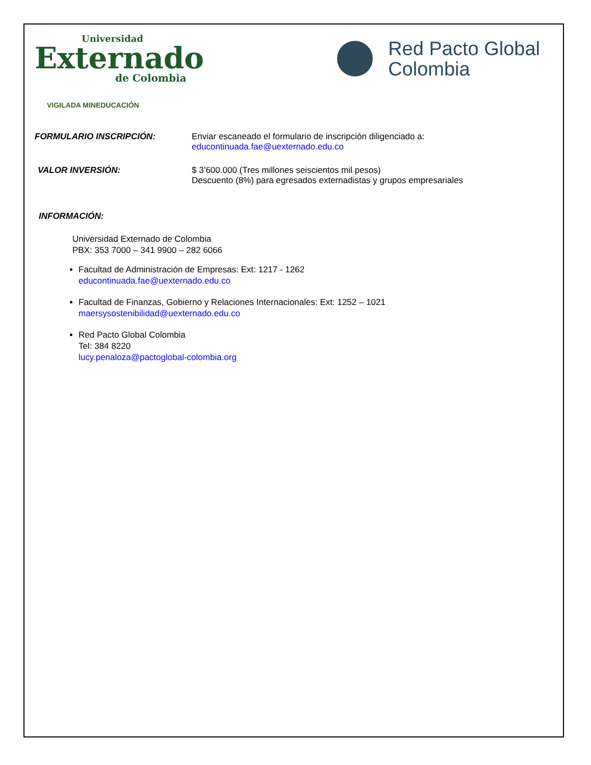Universidad
Externado
de Colombia
Red Pacto Global
Colombia
VIGILADA MINEDUCACIÓN
FORMULARIO INSCRIPCIÓN: Enviar escaneado el formulario de inscripción diligenciado a:
educontinuada.fae@uexternado.edu.co
VALOR INVERSIÓN: $ 3’600.000 (Tres millones seiscientos mil pesos)
Descuento (8%) para egresados externadistas y grupos empresariales
INFORMACIÓN:
Universidad Externado de Colombia
PBX: 353 7000 – 341 9900 – 282 6066
Facultad de Administración de Empresas: Ext: 1217 - 1262
educontinuada.fae@uexternado.edu.co
Facultad de Finanzas, Gobierno y Relaciones Internacionales: Ext: 1252 – 1021
maersysostenibilidad@uexternado.edu.co
Red Pacto Global Colombia
Tel: 384 8220
lucy.penaloza@pactoglobal-colombia.org